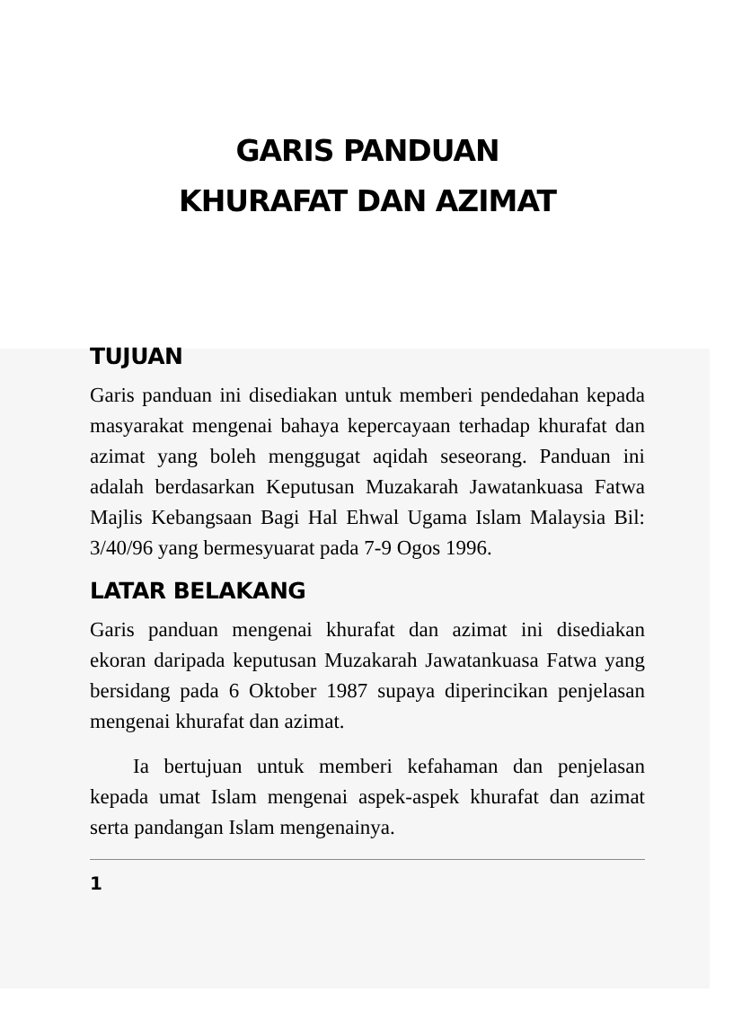GARIS PANDUAN
KHURAFAT DAN AZIMAT
TUJUAN
Garis panduan ini disediakan untuk memberi pendedahan kepada masyarakat mengenai bahaya kepercayaan terhadap khurafat dan azimat yang boleh menggugat aqidah seseorang. Panduan ini adalah berdasarkan Keputusan Muzakarah Jawatankuasa Fatwa Majlis Kebangsaan Bagi Hal Ehwal Ugama Islam Malaysia Bil: 3/40/96 yang bermesyuarat pada 7-9 Ogos 1996.
LATAR BELAKANG
Garis panduan mengenai khurafat dan azimat ini disediakan ekoran daripada keputusan Muzakarah Jawatankuasa Fatwa yang bersidang pada 6 Oktober 1987 supaya diperincikan penjelasan mengenai khurafat dan azimat.
Ia bertujuan untuk memberi kefahaman dan penjelasan kepada umat Islam mengenai aspek-aspek khurafat dan azimat serta pandangan Islam mengenainya.
1